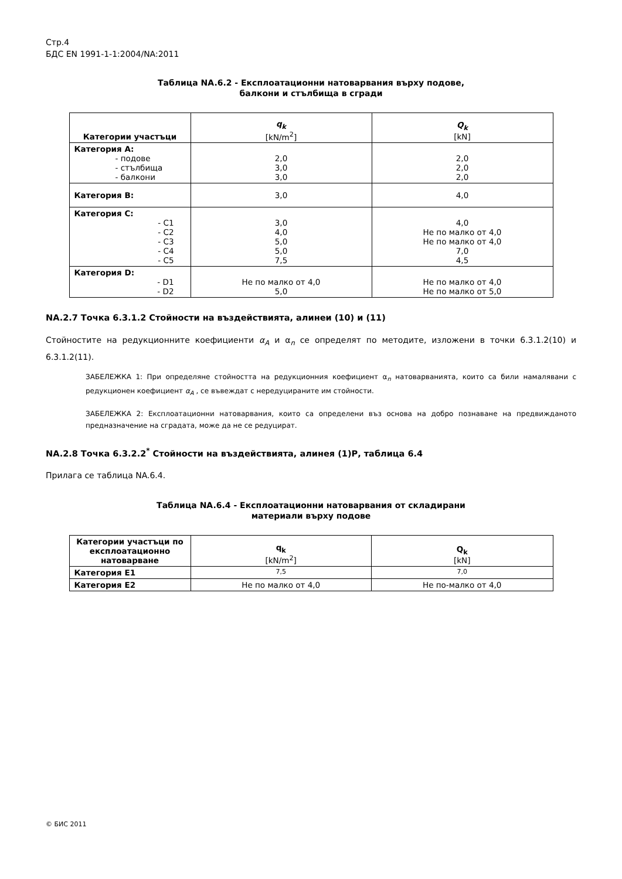Стр.4
БДС EN 1991-1-1:2004/NA:2011
Таблица NA.6.2 - Експлоатационни натоварвания върху подове,
балкони и стълбища в сгради
| Категории участъци | q<sub>k</sub> [kN/m<sup>2</sup>] | Q<sub>k</sub> [kN] |
| --- | --- | --- |
| Категория А: - подове - стълбища - балкони | 2,0 3,0 3,0 | 2,0 2,0 2,0 |
| Категория В: | 3,0 | 4,0 |
| Категория С: - C1 - C2 - C3 - C4 - C5 | 3,0 4,0 5,0 5,0 7,5 | 4,0 Не по малко от 4,0 Не по малко от 4,0 7,0 4,5 |
| Категория D: - D1 - D2 | Не по малко от 4,0 5,0 | Не по малко от 4,0 Не по малко от 5,0 |
NA.2.7 Точка 6.3.1.2 Стойности на въздействията, алинеи (10) и (11)
Стойностите на редукционните коефициенти α<sub>A</sub> и α<sub>n</sub> се определят по методите, изложени в точки 6.3.1.2(10) и 6.3.1.2(11).
ЗАБЕЛЕЖКА 1: При определяне стойността на редукционния коефициент α<sub>n</sub> натоварванията, които са били намалявани с редукционен коефициент α<sub>A</sub> , се въвеждат с нередуцираните им стойности.
ЗАБЕЛЕЖКА 2: Експлоатационни натоварвания, които са определени въз основа на добро познаване на предвижданото предназначение на сградата, може да не се редуцират.
NA.2.8 Точка 6.3.2.2<sup>*</sup> Стойности на въздействията, алинея (1)Р, таблица 6.4
Прилага се таблица NA.6.4.
Таблица NA.6.4 - Експлоатационни натоварвания от складирани
материали върху подове
| Категории участъци по експлоатационно натоварване | q<sub>k</sub> [kN/m<sup>2</sup>] | Q<sub>k</sub> [kN] |
| --- | --- | --- |
| Категория Е1 | 7,5 | 7,0 |
| Категория Е2 | Не по малко от 4,0 | Не по-малко от 4,0 |
© БИС 2011